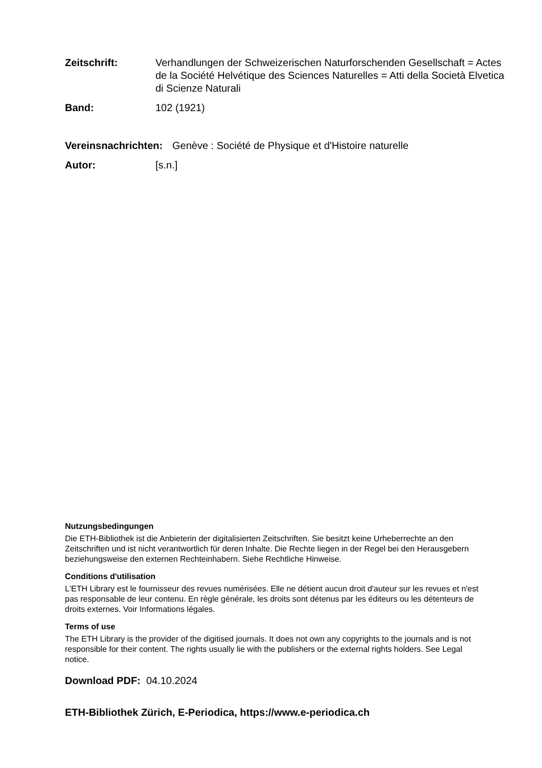Zeitschrift: Verhandlungen der Schweizerischen Naturforschenden Gesellschaft = Actes de la Société Helvétique des Sciences Naturelles = Atti della Società Elvetica di Scienze Naturali
Band: 102 (1921)
Vereinsnachrichten:
Genève : Société de Physique et d'Histoire naturelle
Autor: [s.n.]
Nutzungsbedingungen
Die ETH-Bibliothek ist die Anbieterin der digitalisierten Zeitschriften. Sie besitzt keine Urheberrechte an den Zeitschriften und ist nicht verantwortlich für deren Inhalte. Die Rechte liegen in der Regel bei den Herausgebern beziehungsweise den externen Rechteinhabern. Siehe Rechtliche Hinweise.
Conditions d'utilisation
L'ETH Library est le fournisseur des revues numérisées. Elle ne détient aucun droit d'auteur sur les revues et n'est pas responsable de leur contenu. En règle générale, les droits sont détenus par les éditeurs ou les détenteurs de droits externes. Voir Informations légales.
Terms of use
The ETH Library is the provider of the digitised journals. It does not own any copyrights to the journals and is not responsible for their content. The rights usually lie with the publishers or the external rights holders. See Legal notice.
Download PDF: 04.10.2024
ETH-Bibliothek Zürich, E-Periodica, https://www.e-periodica.ch